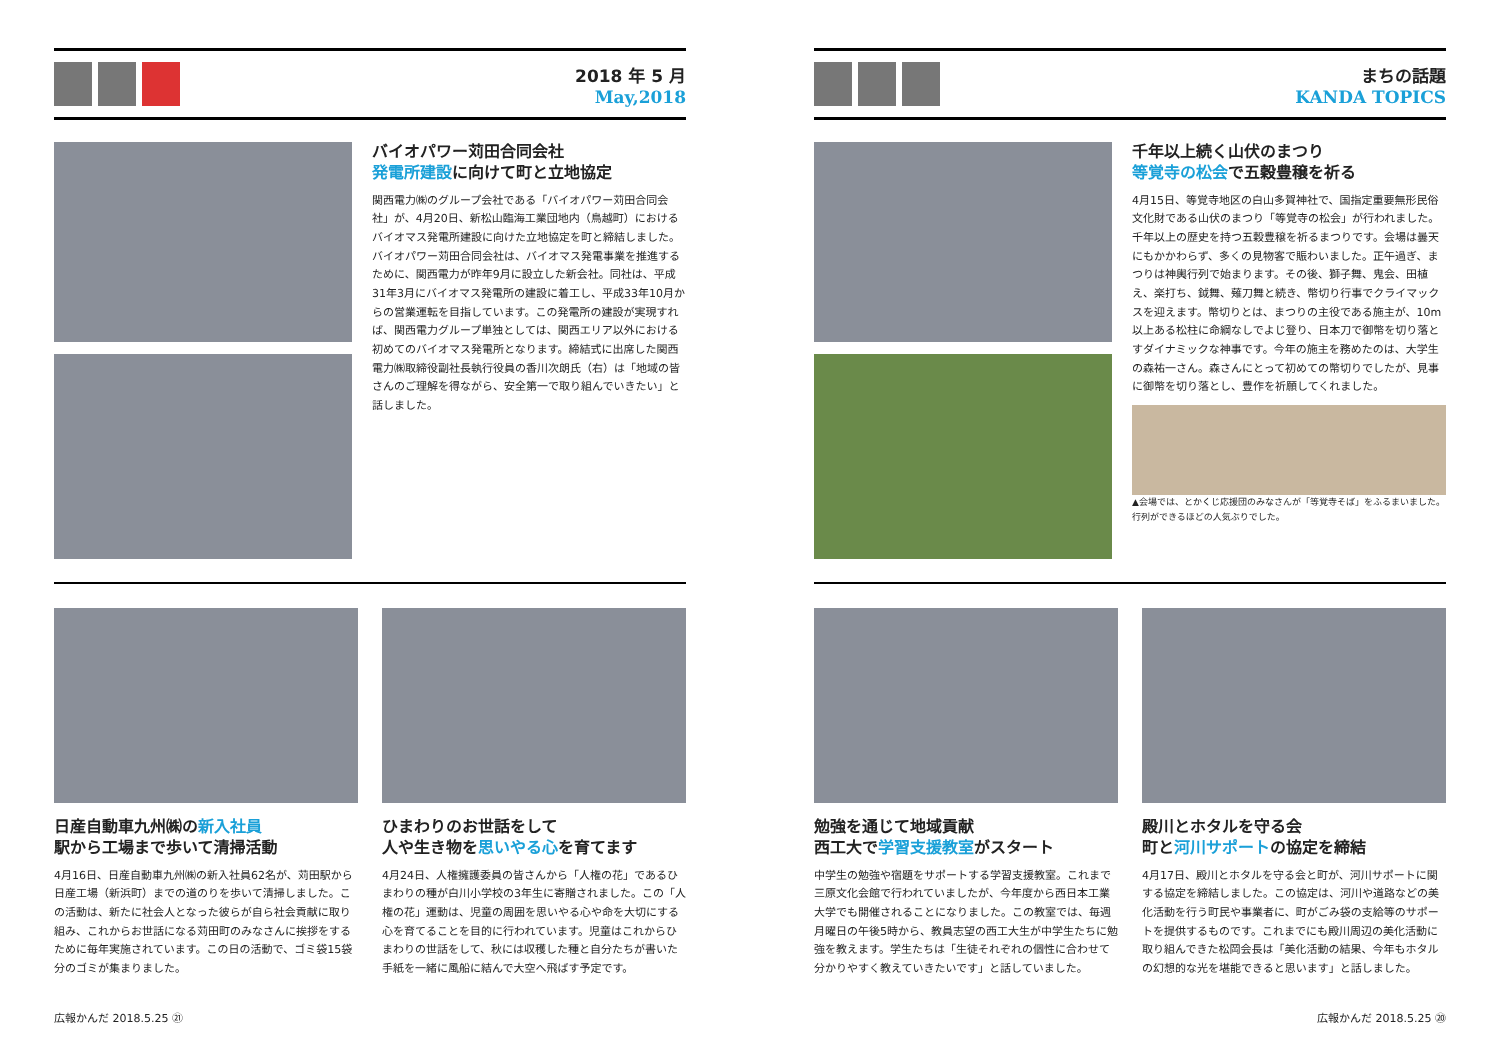2018 年 5 月
May,2018
バイオパワー苅田合同会社
発電所建設に向けて町と立地協定
関西電力㈱のグループ会社である「バイオパワー苅田合同会社」が、4月20日、新松山臨海工業団地内（鳥越町）におけるバイオマス発電所建設に向けた立地協定を町と締結しました。バイオパワー苅田合同会社は、バイオマス発電事業を推進するために、関西電力が昨年9月に設立した新会社。同社は、平成31年3月にバイオマス発電所の建設に着工し、平成33年10月からの営業運転を目指しています。この発電所の建設が実現すれば、関西電力グループ単独としては、関西エリア以外における初めてのバイオマス発電所となります。締結式に出席した関西電力㈱取締役副社長執行役員の香川次朗氏（右）は「地域の皆さんのご理解を得ながら、安全第一で取り組んでいきたい」と話しました。
日産自動車九州㈱の新入社員
駅から工場まで歩いて清掃活動
4月16日、日産自動車九州㈱の新入社員62名が、苅田駅から日産工場（新浜町）までの道のりを歩いて清掃しました。この活動は、新たに社会人となった彼らが自ら社会貢献に取り組み、これからお世話になる苅田町のみなさんに挨拶をするために毎年実施されています。この日の活動で、ゴミ袋15袋分のゴミが集まりました。
ひまわりのお世話をして
人や生き物を思いやる心を育てます
4月24日、人権擁護委員の皆さんから「人権の花」であるひまわりの種が白川小学校の3年生に寄贈されました。この「人権の花」運動は、児童の周囲を思いやる心や命を大切にする心を育てることを目的に行われています。児童はこれからひまわりの世話をして、秋には収穫した種と自分たちが書いた手紙を一緒に風船に結んで大空へ飛ばす予定です。
広報かんだ 2018.5.25 ㉑
まちの話題
KANDA TOPICS
千年以上続く山伏のまつり
等覚寺の松会で五穀豊穣を祈る
4月15日、等覚寺地区の白山多賀神社で、国指定重要無形民俗文化財である山伏のまつり「等覚寺の松会」が行われました。千年以上の歴史を持つ五穀豊穣を祈るまつりです。会場は曇天にもかかわらず、多くの見物客で賑わいました。正午過ぎ、まつりは神輿行列で始まります。その後、獅子舞、鬼会、田植え、楽打ち、鉞舞、薙刀舞と続き、幣切り行事でクライマックスを迎えます。幣切りとは、まつりの主役である施主が、10m以上ある松柱に命綱なしでよじ登り、日本刀で御幣を切り落とすダイナミックな神事です。今年の施主を務めたのは、大学生の森祐一さん。森さんにとって初めての幣切りでしたが、見事に御幣を切り落とし、豊作を祈願してくれました。
▲会場では、とかくじ応援団のみなさんが「等覚寺そば」をふるまいました。行列ができるほどの人気ぶりでした。
勉強を通じて地域貢献
西工大で学習支援教室がスタート
中学生の勉強や宿題をサポートする学習支援教室。これまで三原文化会館で行われていましたが、今年度から西日本工業大学でも開催されることになりました。この教室では、毎週月曜日の午後5時から、教員志望の西工大生が中学生たちに勉強を教えます。学生たちは「生徒それぞれの個性に合わせて分かりやすく教えていきたいです」と話していました。
殿川とホタルを守る会
町と河川サポートの協定を締結
4月17日、殿川とホタルを守る会と町が、河川サポートに関する協定を締結しました。この協定は、河川や道路などの美化活動を行う町民や事業者に、町がごみ袋の支給等のサポートを提供するものです。これまでにも殿川周辺の美化活動に取り組んできた松岡会長は「美化活動の結果、今年もホタルの幻想的な光を堪能できると思います」と話しました。
広報かんだ 2018.5.25 ⑳